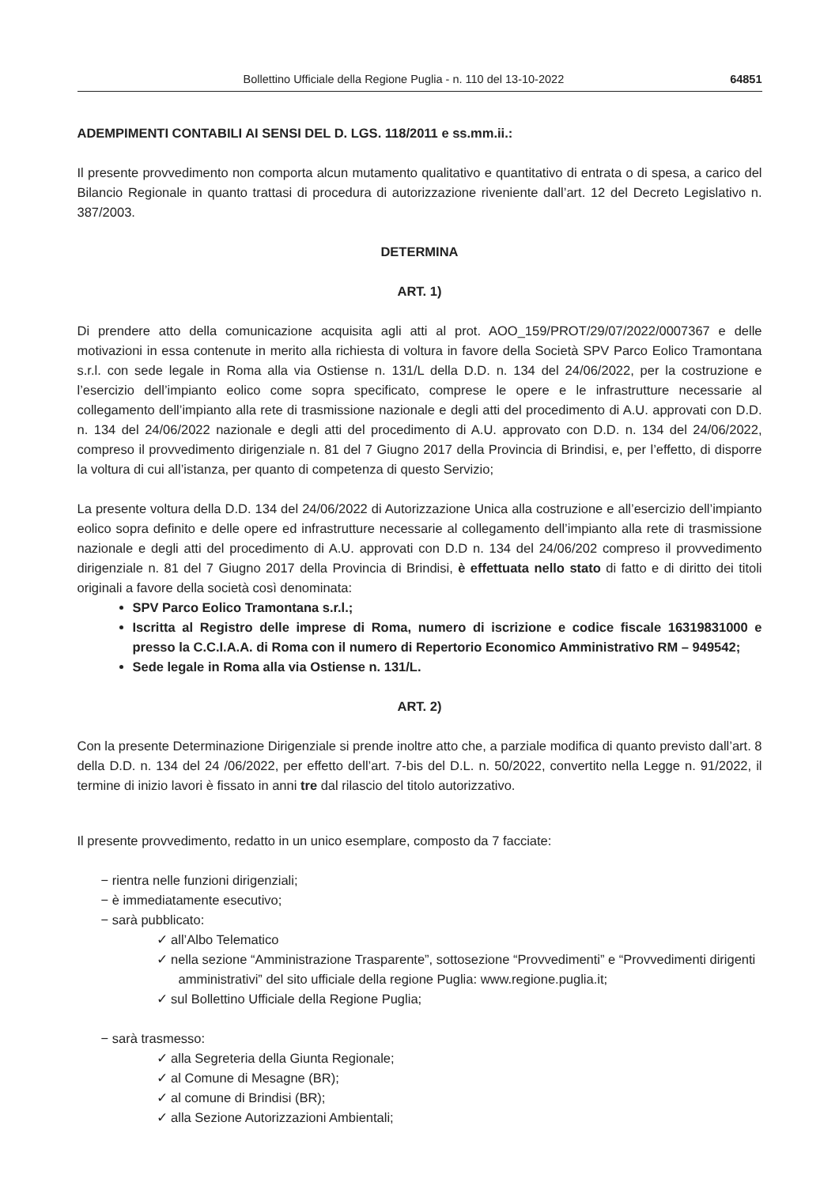Bollettino Ufficiale della Regione Puglia - n. 110 del 13-10-2022 64851
ADEMPIMENTI CONTABILI AI SENSI DEL D. LGS. 118/2011 e ss.mm.ii.:
Il presente provvedimento non comporta alcun mutamento qualitativo e quantitativo di entrata o di spesa, a carico del Bilancio Regionale in quanto trattasi di procedura di autorizzazione riveniente dall’art. 12 del Decreto Legislativo n. 387/2003.
DETERMINA
ART. 1)
Di prendere atto della comunicazione acquisita agli atti al prot. AOO_159/PROT/29/07/2022/0007367 e delle motivazioni in essa contenute in merito alla richiesta di voltura in favore della Società SPV Parco Eolico Tramontana s.r.l. con sede legale in Roma alla via Ostiense n. 131/L della D.D. n. 134 del 24/06/2022, per la costruzione e l’esercizio dell’impianto eolico come sopra specificato, comprese le opere e le infrastrutture necessarie al collegamento dell’impianto alla rete di trasmissione nazionale e degli atti del procedimento di A.U. approvati con D.D. n. 134 del 24/06/2022 nazionale e degli atti del procedimento di A.U. approvato con D.D. n. 134 del 24/06/2022, compreso il provvedimento dirigenziale n. 81 del 7 Giugno 2017 della Provincia di Brindisi, e, per l’effetto, di disporre la voltura di cui all’istanza, per quanto di competenza di questo Servizio;
La presente voltura della D.D. 134 del 24/06/2022 di Autorizzazione Unica alla costruzione e all’esercizio dell’impianto eolico sopra definito e delle opere ed infrastrutture necessarie al collegamento dell’impianto alla rete di trasmissione nazionale e degli atti del procedimento di A.U. approvati con D.D n. 134 del 24/06/202 compreso il provvedimento dirigenziale n. 81 del 7 Giugno 2017 della Provincia di Brindisi, è effettuata nello stato di fatto e di diritto dei titoli originali a favore della società così denominata:
SPV Parco Eolico Tramontana s.r.l.;
Iscritta al Registro delle imprese di Roma, numero di iscrizione e codice fiscale 16319831000 e presso la C.C.I.A.A. di Roma con il numero di Repertorio Economico Amministrativo RM – 949542;
Sede legale in Roma alla via Ostiense n. 131/L.
ART. 2)
Con la presente Determinazione Dirigenziale si prende inoltre atto che, a parziale modifica di quanto previsto dall’art. 8 della D.D. n. 134 del 24 /06/2022, per effetto dell’art. 7-bis del D.L. n. 50/2022, convertito nella Legge n. 91/2022, il termine di inizio lavori è fissato in anni tre dal rilascio del titolo autorizzativo.
Il presente provvedimento, redatto in un unico esemplare, composto da 7 facciate:
− rientra nelle funzioni dirigenziali;
− è immediatamente esecutivo;
− sarà pubblicato:
✓ all’Albo Telematico
✓ nella sezione “Amministrazione Trasparente”, sottosezione “Provvedimenti” e “Provvedimenti dirigenti amministrativi” del sito ufficiale della regione Puglia: www.regione.puglia.it;
✓ sul Bollettino Ufficiale della Regione Puglia;
− sarà trasmesso:
✓ alla Segreteria della Giunta Regionale;
✓ al Comune di Mesagne (BR);
✓ al comune di Brindisi (BR);
✓ alla Sezione Autorizzazioni Ambientali;